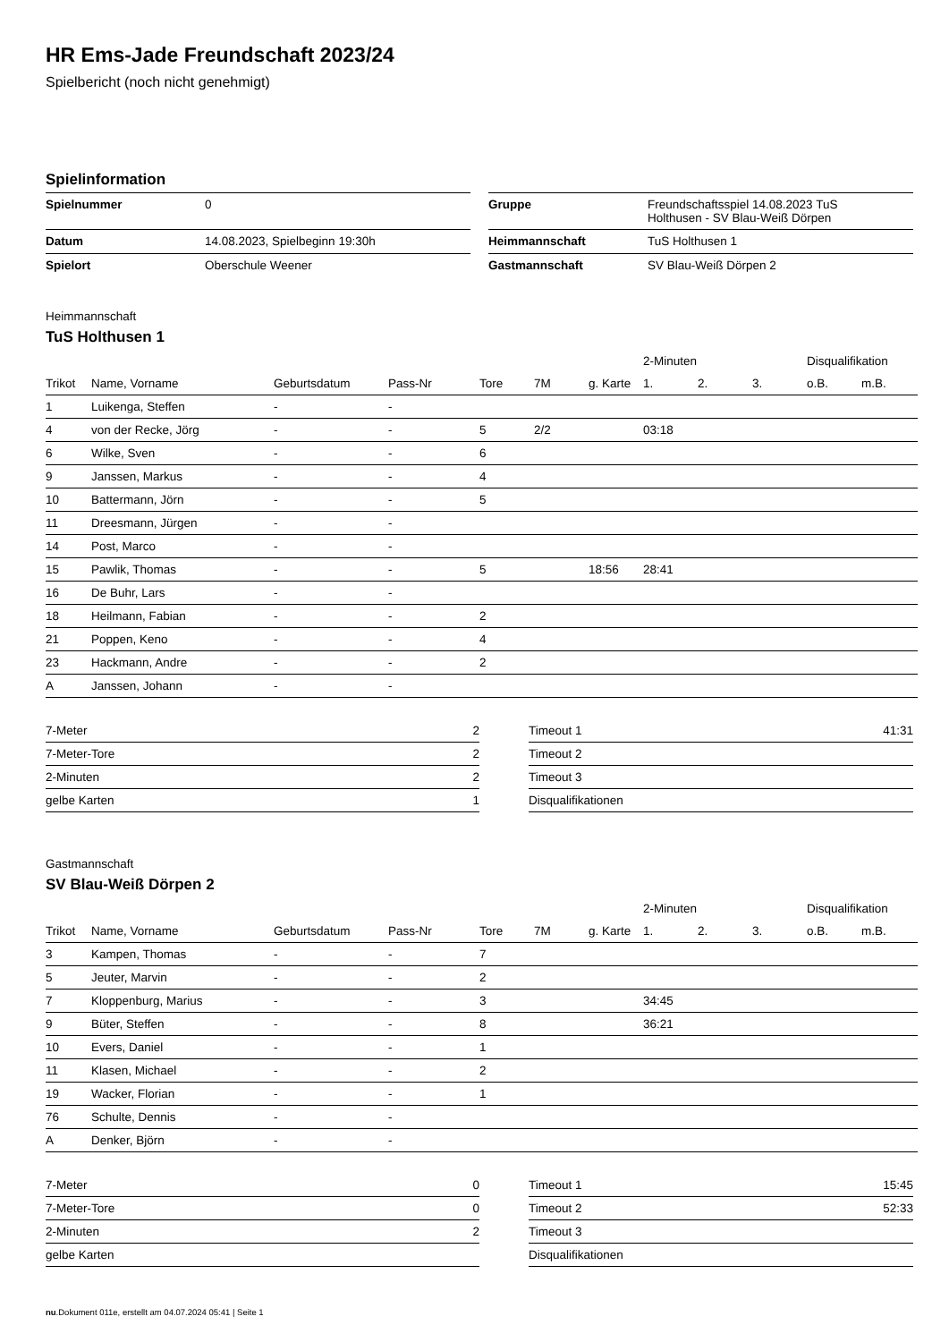HR Ems-Jade Freundschaft 2023/24
Spielbericht (noch nicht genehmigt)
Spielinformation
| Spielnummer | 0 |
| Datum | 14.08.2023, Spielbeginn 19:30h |
| Spielort | Oberschule Weener |
| Gruppe | Freundschaftsspiel 14.08.2023 TuS Holthusen - SV Blau-Weiß Dörpen |
| Heimmannschaft | TuS Holthusen 1 |
| Gastmannschaft | SV Blau-Weiß Dörpen 2 |
Heimmannschaft
TuS Holthusen 1
| | | | | | | | 2-Minuten | | | Disqualifikation | |
| --- | --- | --- | --- | --- | --- | --- | --- | --- | --- | --- | --- |
| Trikot | Name, Vorname | Geburtsdatum | Pass-Nr | Tore | 7M | g. Karte | 1. | 2. | 3. | o.B. | m.B. |
| 1 | Luikenga, Steffen | - | - | | | | | | | | |
| 4 | von der Recke, Jörg | - | - | 5 | 2/2 | | 03:18 | | | | |
| 6 | Wilke, Sven | - | - | 6 | | | | | | | |
| 9 | Janssen, Markus | - | - | 4 | | | | | | | |
| 10 | Battermann, Jörn | - | - | 5 | | | | | | | |
| 11 | Dreesmann, Jürgen | - | - | | | | | | | | |
| 14 | Post, Marco | - | - | | | | | | | | |
| 15 | Pawlik, Thomas | - | - | 5 | | 18:56 | 28:41 | | | | |
| 16 | De Buhr, Lars | - | - | | | | | | | | |
| 18 | Heilmann, Fabian | - | - | 2 | | | | | | | |
| 21 | Poppen, Keno | - | - | 4 | | | | | | | |
| 23 | Hackmann, Andre | - | - | 2 | | | | | | | |
| A | Janssen, Johann | - | - | | | | | | | | |
| 7-Meter | 2 |
| 7-Meter-Tore | 2 |
| 2-Minuten | 2 |
| gelbe Karten | 1 |
| Timeout 1 | 41:31 |
| Timeout 2 | |
| Timeout 3 | |
| Disqualifikationen | |
Gastmannschaft
SV Blau-Weiß Dörpen 2
| | | | | | | | 2-Minuten | | | Disqualifikation | |
| --- | --- | --- | --- | --- | --- | --- | --- | --- | --- | --- | --- |
| Trikot | Name, Vorname | Geburtsdatum | Pass-Nr | Tore | 7M | g. Karte | 1. | 2. | 3. | o.B. | m.B. |
| 3 | Kampen, Thomas | - | - | 7 | | | | | | | |
| 5 | Jeuter, Marvin | - | - | 2 | | | | | | | |
| 7 | Kloppenburg, Marius | - | - | 3 | | | 34:45 | | | | |
| 9 | Büter, Steffen | - | - | 8 | | | 36:21 | | | | |
| 10 | Evers, Daniel | - | - | 1 | | | | | | | |
| 11 | Klasen, Michael | - | - | 2 | | | | | | | |
| 19 | Wacker, Florian | - | - | 1 | | | | | | | |
| 76 | Schulte, Dennis | - | - | | | | | | | | |
| A | Denker, Björn | - | - | | | | | | | | |
| 7-Meter | 0 |
| 7-Meter-Tore | 0 |
| 2-Minuten | 2 |
| gelbe Karten | |
| Timeout 1 | 15:45 |
| Timeout 2 | 52:33 |
| Timeout 3 | |
| Disqualifikationen | |
nu.Dokument 011e, erstellt am 04.07.2024 05:41 | Seite 1